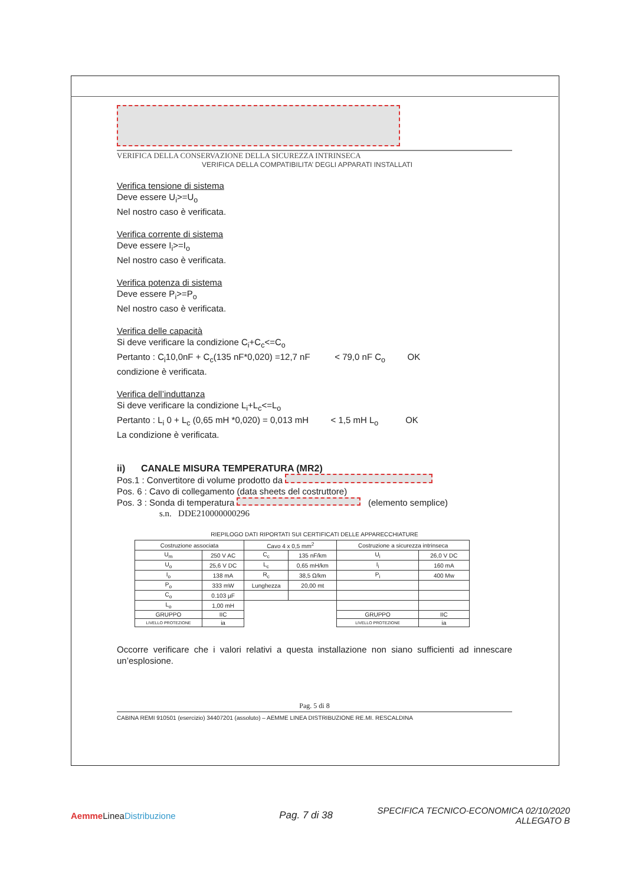VERIFICA DELLA CONSERVAZIONE DELLA SICUREZZA INTRINSECA
VERIFICA DELLA COMPATIBILITA’ DEGLI APPARATI INSTALLATI
Verifica tensione di sistema
Deve essere U<sub>i</sub>>=U<sub>o</sub>
Nel nostro caso è verificata.
Verifica corrente di sistema
Deve essere I<sub>i</sub>>=I<sub>o</sub>
Nel nostro caso è verificata.
Verifica potenza di sistema
Deve essere P<sub>i</sub>>=P<sub>o</sub>
Nel nostro caso è verificata.
Verifica delle capacità
Si deve verificare la condizione C<sub>i</sub>+C<sub>c</sub><=C<sub>o</sub>
Pertanto : C<sub>i</sub>10,0nF + C<sub>c</sub>(135 nF*0,020) =12,7 nF < 79,0 nF C<sub>o</sub> OK
condizione è verificata.
Verifica dell’induttanza
Si deve verificare la condizione L<sub>i</sub>+L<sub>c</sub><=L<sub>o</sub>
Pertanto : L<sub>i</sub> 0 + L<sub>c</sub> (0,65 mH *0,020) = 0,013 mH < 1,5 mH L<sub>o</sub> OK
La condizione è verificata.
ii) CANALE MISURA TEMPERATURA (MR2)
Pos.1 : Convertitore di volume prodotto da
Pos. 6 : Cavo di collegamento (data sheets del costruttore)
Pos. 3 : Sonda di temperatura (elemento semplice)
s.n. DDE210000000296
RIEPILOGO DATI RIPORTATI SUI CERTIFICATI DELLE APPARECCHIATURE
| Costruzione associata | | Cavo 4 x 0,5 mm<sup>2</sup> | | Costruzione a sicurezza intrinseca | |
| U<sub>m</sub> | 250 V AC | C<sub>c</sub> | 135 nF/km | U<sub>i</sub> | 26,0 V DC |
| U<sub>o</sub> | 25,6 V DC | L<sub>c</sub> | 0,65 mH/km | I<sub>i</sub> | 160 mA |
| I<sub>o</sub> | 138 mA | R<sub>c</sub> | 38,5 Ω/km | P<sub>i</sub> | 400 Mw |
| P<sub>o</sub> | 333 mW | Lunghezza | 20,00 mt | | |
| C<sub>o</sub> | 0.103 µF | | | | |
| L<sub>o</sub> | 1,00 mH | | | | |
| GRUPPO | IIC | | | GRUPPO | IIC |
| LIVELLO PROTEZIONE | ia | | | LIVELLO PROTEZIONE | ia |
Occorre verificare che i valori relativi a questa installazione non siano sufficienti ad innescare un’esplosione.
Pag. 5 di 8
CABINA REMI 910501 (esercizio) 34407201 (assoluto) – AEMME LINEA DISTRIBUZIONE RE.MI. RESCALDINA
Aemme LineaDistribuzione Pag. 7 di 38
SPECIFICA TECNICO-ECONOMICA 02/10/2020
ALLEGATO B